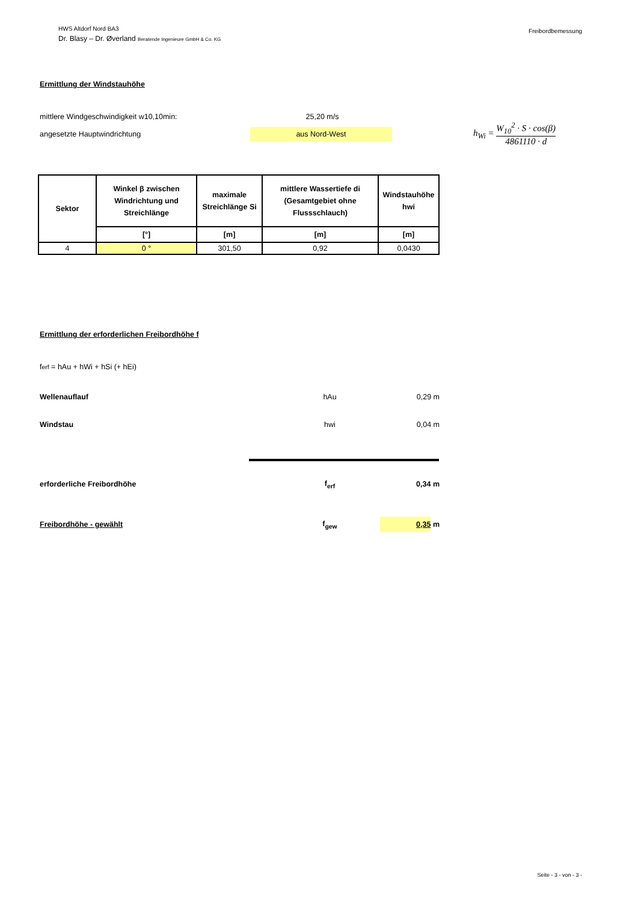HWS Altdorf Nord BA3
Dr. Blasy – Dr. Øverland Beratende Ingenieure GmbH & Co. KG
Freibordbemessung
Ermittlung der Windstauhöhe
mittlere Windgeschwindigkeit w10,10min: 25,20 m/s
angesetzte Hauptwindrichtung
aus Nord-West
h<sub>Wi</sub> = W<sub>10</sub><sup>2</sup> · S · cos(β) 4861110 · d
| Sektor | Winkel β zwischen Windrichtung und Streichlänge | maximale Streichlänge Si | mittlere Wassertiefe di (Gesamtgebiet ohne Flussschlauch) | Windstauhöhe hwi |
| --- | --- | --- | --- | --- |
| | [°] | [m] | [m] | [m] |
| 4 | 0 ° | 301,50 | 0,92 | 0,0430 |
Ermittlung der erforderlichen Freibordhöhe f
f<sub>erf</sub> = hAu + hWi + hSi (+ hEi)
Wellenauflauf hAu 0,29 m
Windstau hwi 0,04 m
erforderliche Freibordhöhe f<sub>erf</sub> 0,34 m
Freibordhöhe - gewählt f<sub>gew</sub>
0,35 m
Seite - 3 - von - 3 -